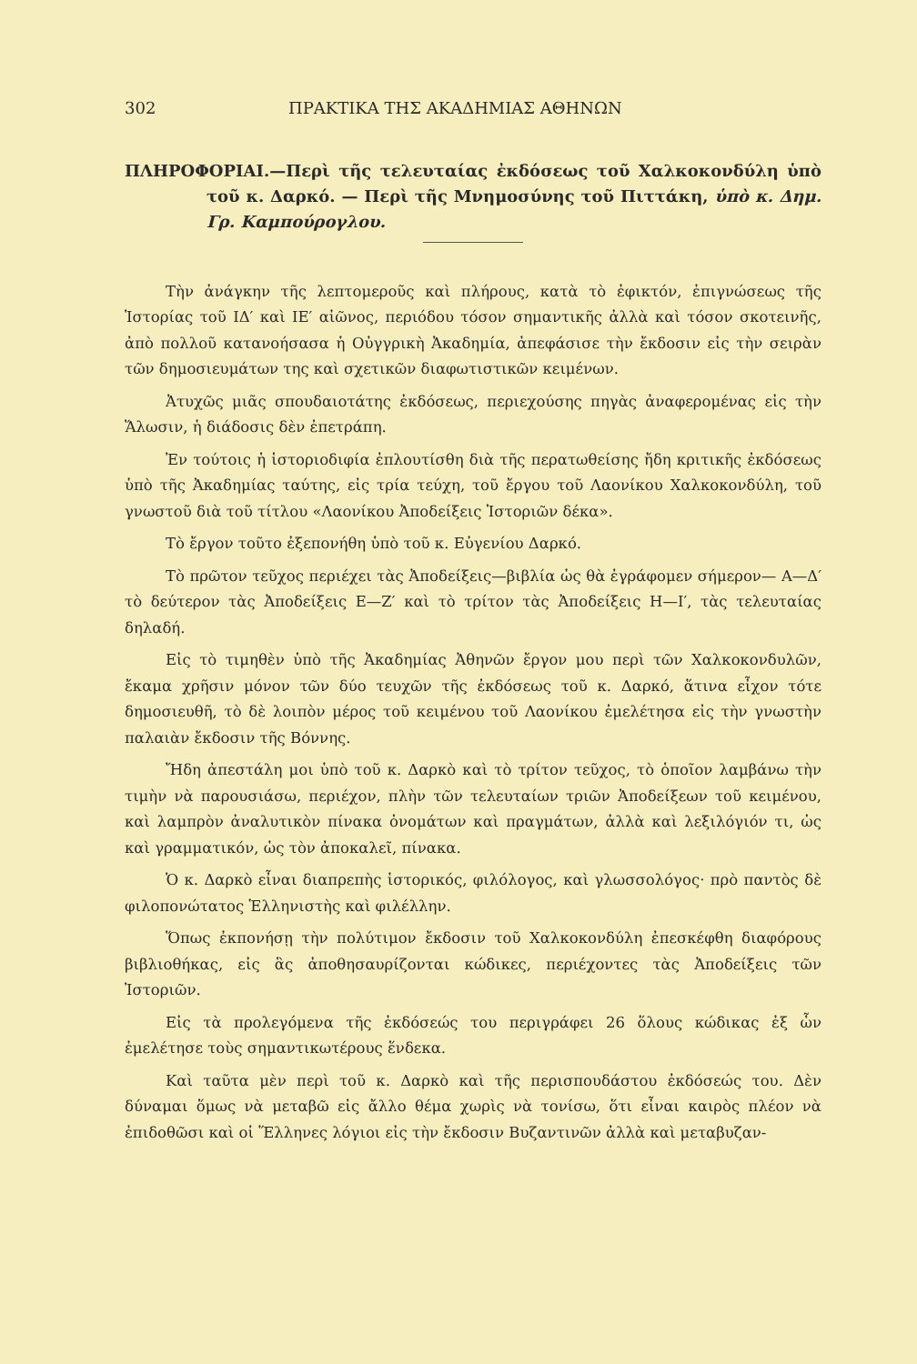302 ΠΡΑΚΤΙΚΑ ΤΗΣ ΑΚΑΔΗΜΙΑΣ ΑΘΗΝΩΝ
ΠΛΗΡΟΦΟΡΙΑΙ.—Περὶ τῆς τελευταίας ἐκδόσεως τοῦ Χαλκοκονδύλη ὑπὸ τοῦ κ. Δαρκό. — Περὶ τῆς Μνημοσύνης τοῦ Πιττάκη, ὑπὸ κ. Δημ. Γρ. Καμπούρογλου.
Τὴν ἀνάγκην τῆς λεπτομεροῦς καὶ πλήρους, κατὰ τὸ ἐφικτόν, ἐπιγνώσεως τῆς Ἱστορίας τοῦ ΙΔ′ καὶ ΙΕ′ αἰῶνος, περιόδου τόσον σημαντικῆς ἀλλὰ καὶ τόσον σκοτεινῆς, ἀπὸ πολλοῦ κατανοήσασα ἡ Οὐγγρικὴ Ἀκαδημία, ἀπεφάσισε τὴν ἔκδοσιν εἰς τὴν σειρὰν τῶν δημοσιευμάτων της καὶ σχετικῶν διαφωτιστικῶν κειμένων.
Ἀτυχῶς μιᾶς σπουδαιοτάτης ἐκδόσεως, περιεχούσης πηγὰς ἀναφερομένας εἰς τὴν Ἅλωσιν, ἡ διάδοσις δὲν ἐπετράπη.
Ἐν τούτοις ἡ ἱστοριοδιφία ἐπλουτίσθη διὰ τῆς περατωθείσης ἤδη κριτικῆς ἐκδόσεως ὑπὸ τῆς Ἀκαδημίας ταύτης, εἰς τρία τεύχη, τοῦ ἔργου τοῦ Λαονίκου Χαλκοκονδύλη, τοῦ γνωστοῦ διὰ τοῦ τίτλου «Λαονίκου Ἀποδείξεις Ἱστοριῶν δέκα».
Τὸ ἔργον τοῦτο ἐξεπονήθη ὑπὸ τοῦ κ. Εὐγενίου Δαρκό.
Τὸ πρῶτον τεῦχος περιέχει τὰς Ἀποδείξεις—βιβλία ὡς θὰ ἐγράφομεν σήμερον— Α—Δ′ τὸ δεύτερον τὰς Ἀποδείξεις Ε—Ζ′ καὶ τὸ τρίτον τὰς Ἀποδείξεις Η—Ι′, τὰς τελευταίας δηλαδή.
Εἰς τὸ τιμηθὲν ὑπὸ τῆς Ἀκαδημίας Ἀθηνῶν ἔργον μου περὶ τῶν Χαλκοκονδυλῶν, ἔκαμα χρῆσιν μόνον τῶν δύο τευχῶν τῆς ἐκδόσεως τοῦ κ. Δαρκό, ἅτινα εἶχον τότε δημοσιευθῆ, τὸ δὲ λοιπὸν μέρος τοῦ κειμένου τοῦ Λαονίκου ἐμελέτησα εἰς τὴν γνωστὴν παλαιὰν ἔκδοσιν τῆς Βόννης.
Ἤδη ἀπεστάλη μοι ὑπὸ τοῦ κ. Δαρκὸ καὶ τὸ τρίτον τεῦχος, τὸ ὁποῖον λαμβάνω τὴν τιμὴν νὰ παρουσιάσω, περιέχον, πλὴν τῶν τελευταίων τριῶν Ἀποδείξεων τοῦ κειμένου, καὶ λαμπρὸν ἀναλυτικὸν πίνακα ὀνομάτων καὶ πραγμάτων, ἀλλὰ καὶ λεξιλόγιόν τι, ὡς καὶ γραμματικόν, ὡς τὸν ἀποκαλεῖ, πίνακα.
Ὁ κ. Δαρκὸ εἶναι διαπρεπὴς ἱστορικός, φιλόλογος, καὶ γλωσσολόγος· πρὸ παντὸς δὲ φιλοπονώτατος Ἑλληνιστὴς καὶ φιλέλλην.
Ὅπως ἐκπονήσῃ τὴν πολύτιμον ἔκδοσιν τοῦ Χαλκοκονδύλη ἐπεσκέφθη διαφόρους βιβλιοθήκας, εἰς ἃς ἀποθησαυρίζονται κώδικες, περιέχοντες τὰς Ἀποδείξεις τῶν Ἱστοριῶν.
Εἰς τὰ προλεγόμενα τῆς ἐκδόσεώς του περιγράφει 26 ὅλους κώδικας ἐξ ὧν ἐμελέτησε τοὺς σημαντικωτέρους ἕνδεκα.
Καὶ ταῦτα μὲν περὶ τοῦ κ. Δαρκὸ καὶ τῆς περισπουδάστου ἐκδόσεώς του. Δὲν δύναμαι ὅμως νὰ μεταβῶ εἰς ἄλλο θέμα χωρὶς νὰ τονίσω, ὅτι εἶναι καιρὸς πλέον νὰ ἐπιδοθῶσι καὶ οἱ Ἕλληνες λόγιοι εἰς τὴν ἔκδοσιν Βυζαντινῶν ἀλλὰ καὶ μεταβυζαν-